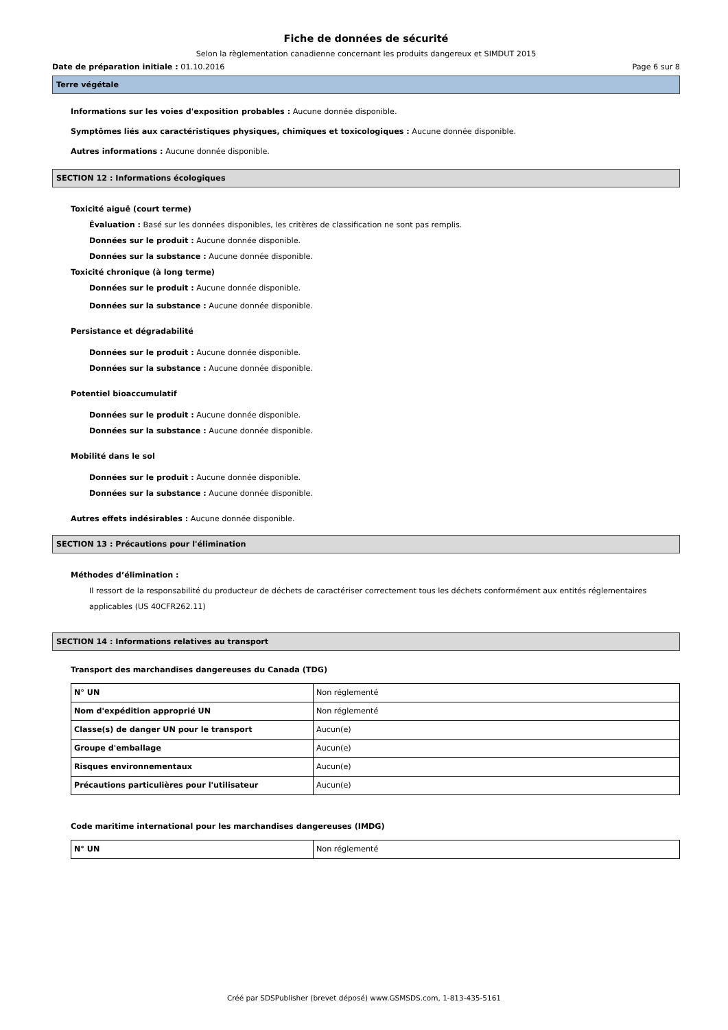Fiche de données de sécurité
Selon la règlementation canadienne concernant les produits dangereux et SIMDUT 2015
Date de préparation initiale : 01.10.2016 Page 6 sur 8
Terre végétale
Informations sur les voies d'exposition probables : Aucune donnée disponible.
Symptômes liés aux caractéristiques physiques, chimiques et toxicologiques : Aucune donnée disponible.
Autres informations : Aucune donnée disponible.
SECTION 12 : Informations écologiques
Toxicité aiguë (court terme)
Évaluation : Basé sur les données disponibles, les critères de classification ne sont pas remplis.
Données sur le produit : Aucune donnée disponible.
Données sur la substance : Aucune donnée disponible.
Toxicité chronique (à long terme)
Données sur le produit : Aucune donnée disponible.
Données sur la substance : Aucune donnée disponible.
Persistance et dégradabilité
Données sur le produit : Aucune donnée disponible.
Données sur la substance : Aucune donnée disponible.
Potentiel bioaccumulatif
Données sur le produit : Aucune donnée disponible.
Données sur la substance : Aucune donnée disponible.
Mobilité dans le sol
Données sur le produit : Aucune donnée disponible.
Données sur la substance : Aucune donnée disponible.
Autres effets indésirables : Aucune donnée disponible.
SECTION 13 : Précautions pour l'élimination
Méthodes d’élimination :
Il ressort de la responsabilité du producteur de déchets de caractériser correctement tous les déchets conformément aux entités réglementaires applicables (US 40CFR262.11)
SECTION 14 : Informations relatives au transport
Transport des marchandises dangereuses du Canada (TDG)
| N° UN | Non réglementé |
| Nom d'expédition approprié UN | Non réglementé |
| Classe(s) de danger UN pour le transport | Aucun(e) |
| Groupe d'emballage | Aucun(e) |
| Risques environnementaux | Aucun(e) |
| Précautions particulières pour l'utilisateur | Aucun(e) |
Code maritime international pour les marchandises dangereuses (IMDG)
| N° UN | Non réglementé |
Créé par SDSPublisher (brevet déposé) www.GSMSDS.com, 1-813-435-5161